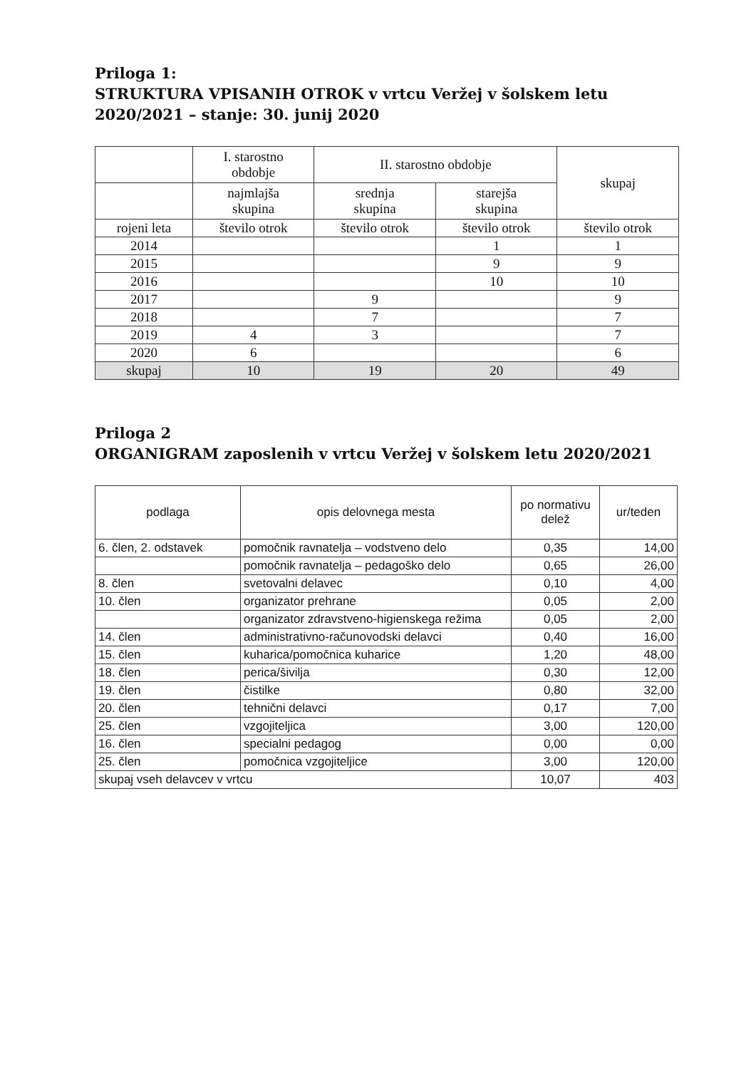Priloga 1:
STRUKTURA VPISANIH OTROK v vrtcu Veržej v šolskem letu
2020/2021 – stanje: 30. junij 2020
| | I. starostno obdobje | II. starostno obdobje | | skupaj |
| | najmlajša skupina | srednja skupina | starejša skupina | |
| rojeni leta | število otrok | število otrok | število otrok | število otrok |
| 2014 | | | 1 | 1 |
| 2015 | | | 9 | 9 |
| 2016 | | | 10 | 10 |
| 2017 | | 9 | | 9 |
| 2018 | | 7 | | 7 |
| 2019 | 4 | 3 | | 7 |
| 2020 | 6 | | | 6 |
| skupaj | 10 | 19 | 20 | 49 |
Priloga 2
ORGANIGRAM zaposlenih v vrtcu Veržej v šolskem letu 2020/2021
| podlaga | opis delovnega mesta | po normativu delež | ur/teden |
| --- | --- | --- | --- |
| 6. člen, 2. odstavek | pomočnik ravnatelja – vodstveno delo | 0,35 | 14,00 |
| | pomočnik ravnatelja – pedagoško delo | 0,65 | 26,00 |
| 8. člen | svetovalni delavec | 0,10 | 4,00 |
| 10. člen | organizator prehrane | 0,05 | 2,00 |
| | organizator zdravstveno-higienskega režima | 0,05 | 2,00 |
| 14. člen | administrativno-računovodski delavci | 0,40 | 16,00 |
| 15. člen | kuharica/pomočnica kuharice | 1,20 | 48,00 |
| 18. člen | perica/šivilja | 0,30 | 12,00 |
| 19. člen | čistilke | 0,80 | 32,00 |
| 20. člen | tehnični delavci | 0,17 | 7,00 |
| 25. člen | vzgojiteljica | 3,00 | 120,00 |
| 16. člen | specialni pedagog | 0,00 | 0,00 |
| 25. člen | pomočnica vzgojiteljice | 3,00 | 120,00 |
| skupaj vseh delavcev v vrtcu | | 10,07 | 403 |